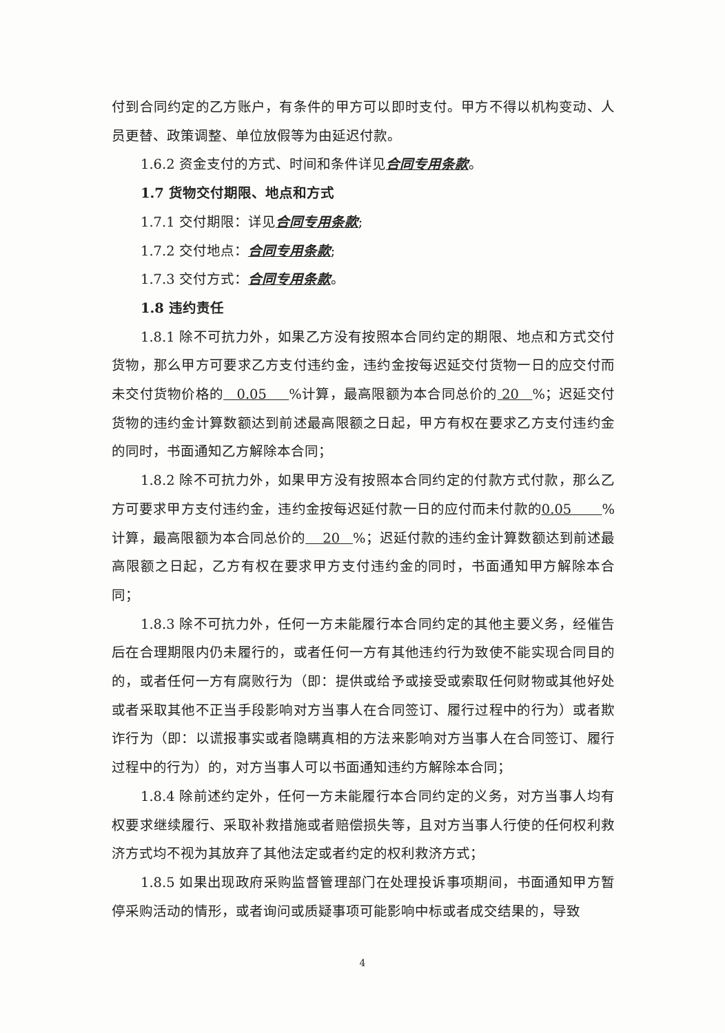付到合同约定的乙方账户，有条件的甲方可以即时支付。甲方不得以机构变动、人员更替、政策调整、单位放假等为由延迟付款。
1.6.2 资金支付的方式、时间和条件详见合同专用条款。
1.7 货物交付期限、地点和方式
1.7.1 交付期限：详见合同专用条款;
1.7.2 交付地点：合同专用条款;
1.7.3 交付方式：合同专用条款。
1.8 违约责任
1.8.1 除不可抗力外，如果乙方没有按照本合同约定的期限、地点和方式交付货物，那么甲方可要求乙方支付违约金，违约金按每迟延交付货物一日的应交付而未交付货物价格的 0.05 %计算，最高限额为本合同总价的 20 %；迟延交付货物的违约金计算数额达到前述最高限额之日起，甲方有权在要求乙方支付违约金的同时，书面通知乙方解除本合同；
1.8.2 除不可抗力外，如果甲方没有按照本合同约定的付款方式付款，那么乙方可要求甲方支付违约金，违约金按每迟延付款一日的应付而未付款的0.05 %计算，最高限额为本合同总价的 20 %；迟延付款的违约金计算数额达到前述最高限额之日起，乙方有权在要求甲方支付违约金的同时，书面通知甲方解除本合同；
1.8.3 除不可抗力外，任何一方未能履行本合同约定的其他主要义务，经催告后在合理期限内仍未履行的，或者任何一方有其他违约行为致使不能实现合同目的的，或者任何一方有腐败行为（即：提供或给予或接受或索取任何财物或其他好处或者采取其他不正当手段影响对方当事人在合同签订、履行过程中的行为）或者欺诈行为（即：以谎报事实或者隐瞒真相的方法来影响对方当事人在合同签订、履行过程中的行为）的，对方当事人可以书面通知违约方解除本合同；
1.8.4 除前述约定外，任何一方未能履行本合同约定的义务，对方当事人均有权要求继续履行、采取补救措施或者赔偿损失等，且对方当事人行使的任何权利救济方式均不视为其放弃了其他法定或者约定的权利救济方式；
1.8.5 如果出现政府采购监督管理部门在处理投诉事项期间，书面通知甲方暂停采购活动的情形，或者询问或质疑事项可能影响中标或者成交结果的，导致
4